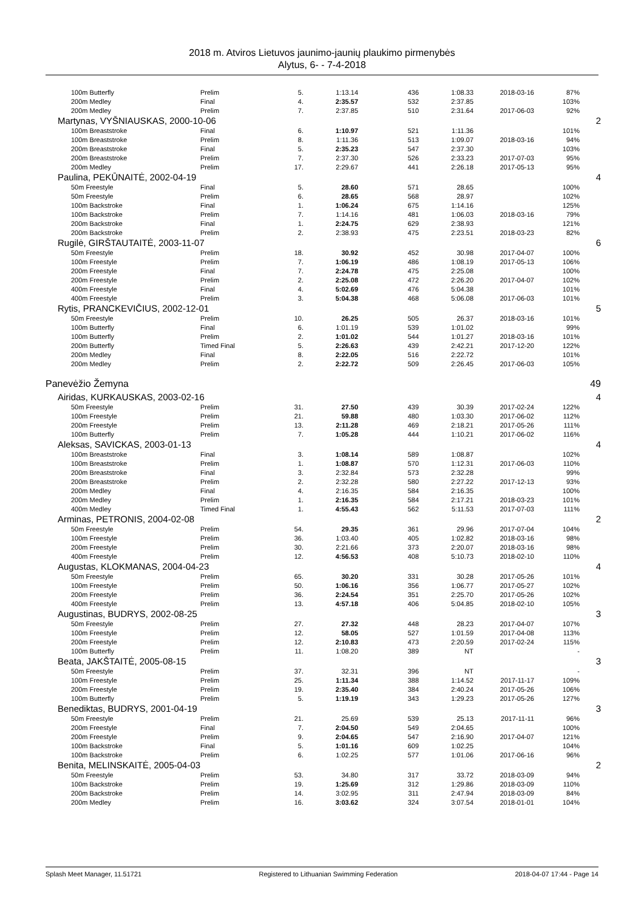2018 m. Atviros Lietuvos jaunimo-jaunių plaukimo pirmenybės
Alytus, 6- - 7-4-2018
| 100m Butterfly | Prelim | 5. | 1:13.14 | 436 | 1:08.33 | 2018-03-16 | 87% | |
| 200m Medley | Final | 4. | 2:35.57 | 532 | 2:37.85 | | 103% | |
| 200m Medley | Prelim | 7. | 2:37.85 | 510 | 2:31.64 | 2017-06-03 | 92% | |
| Martynas, VYŠNIAUSKAS, 2000-10-06 | | | | | | | | 2 |
| 100m Breaststroke | Final | 6. | 1:10.97 | 521 | 1:11.36 | | 101% | |
| 100m Breaststroke | Prelim | 8. | 1:11.36 | 513 | 1:09.07 | 2018-03-16 | 94% | |
| 200m Breaststroke | Final | 5. | 2:35.23 | 547 | 2:37.30 | | 103% | |
| 200m Breaststroke | Prelim | 7. | 2:37.30 | 526 | 2:33.23 | 2017-07-03 | 95% | |
| 200m Medley | Prelim | 17. | 2:29.67 | 441 | 2:26.18 | 2017-05-13 | 95% | |
| Paulina, PEKŪNAITĖ, 2002-04-19 | | | | | | | | 4 |
| 50m Freestyle | Final | 5. | 28.60 | 571 | 28.65 | | 100% | |
| 50m Freestyle | Prelim | 6. | 28.65 | 568 | 28.97 | | 102% | |
| 100m Backstroke | Final | 1. | 1:06.24 | 675 | 1:14.16 | | 125% | |
| 100m Backstroke | Prelim | 7. | 1:14.16 | 481 | 1:06.03 | 2018-03-16 | 79% | |
| 200m Backstroke | Final | 1. | 2:24.75 | 629 | 2:38.93 | | 121% | |
| 200m Backstroke | Prelim | 2. | 2:38.93 | 475 | 2:23.51 | 2018-03-23 | 82% | |
| Rugilė, GIRŠTAUTAITĖ, 2003-11-07 | | | | | | | | 6 |
| 50m Freestyle | Prelim | 18. | 30.92 | 452 | 30.98 | 2017-04-07 | 100% | |
| 100m Freestyle | Prelim | 7. | 1:06.19 | 486 | 1:08.19 | 2017-05-13 | 106% | |
| 200m Freestyle | Final | 7. | 2:24.78 | 475 | 2:25.08 | | 100% | |
| 200m Freestyle | Prelim | 2. | 2:25.08 | 472 | 2:26.20 | 2017-04-07 | 102% | |
| 400m Freestyle | Final | 4. | 5:02.69 | 476 | 5:04.38 | | 101% | |
| 400m Freestyle | Prelim | 3. | 5:04.38 | 468 | 5:06.08 | 2017-06-03 | 101% | |
| Rytis, PRANCKEVIČIUS, 2002-12-01 | | | | | | | | 5 |
| 50m Freestyle | Prelim | 10. | 26.25 | 505 | 26.37 | 2018-03-16 | 101% | |
| 100m Butterfly | Final | 6. | 1:01.19 | 539 | 1:01.02 | | 99% | |
| 100m Butterfly | Prelim | 2. | 1:01.02 | 544 | 1:01.27 | 2018-03-16 | 101% | |
| 200m Butterfly | Timed Final | 5. | 2:26.63 | 439 | 2:42.21 | 2017-12-20 | 122% | |
| 200m Medley | Final | 8. | 2:22.05 | 516 | 2:22.72 | | 101% | |
| 200m Medley | Prelim | 2. | 2:22.72 | 509 | 2:26.45 | 2017-06-03 | 105% | |
| Panevėžio Žemyna | | | | | | | | 49 |
| Airidas, KURKAUSKAS, 2003-02-16 | | | | | | | | 4 |
| 50m Freestyle | Prelim | 31. | 27.50 | 439 | 30.39 | 2017-02-24 | 122% | |
| 100m Freestyle | Prelim | 21. | 59.88 | 480 | 1:03.30 | 2017-06-02 | 112% | |
| 200m Freestyle | Prelim | 13. | 2:11.28 | 469 | 2:18.21 | 2017-05-26 | 111% | |
| 100m Butterfly | Prelim | 7. | 1:05.28 | 444 | 1:10.21 | 2017-06-02 | 116% | |
| Aleksas, SAVICKAS, 2003-01-13 | | | | | | | | 4 |
| 100m Breaststroke | Final | 3. | 1:08.14 | 589 | 1:08.87 | | 102% | |
| 100m Breaststroke | Prelim | 1. | 1:08.87 | 570 | 1:12.31 | 2017-06-03 | 110% | |
| 200m Breaststroke | Final | 3. | 2:32.84 | 573 | 2:32.28 | | 99% | |
| 200m Breaststroke | Prelim | 2. | 2:32.28 | 580 | 2:27.22 | 2017-12-13 | 93% | |
| 200m Medley | Final | 4. | 2:16.35 | 584 | 2:16.35 | | 100% | |
| 200m Medley | Prelim | 1. | 2:16.35 | 584 | 2:17.21 | 2018-03-23 | 101% | |
| 400m Medley | Timed Final | 1. | 4:55.43 | 562 | 5:11.53 | 2017-07-03 | 111% | |
| Arminas, PETRONIS, 2004-02-08 | | | | | | | | 2 |
| 50m Freestyle | Prelim | 54. | 29.35 | 361 | 29.96 | 2017-07-04 | 104% | |
| 100m Freestyle | Prelim | 36. | 1:03.40 | 405 | 1:02.82 | 2018-03-16 | 98% | |
| 200m Freestyle | Prelim | 30. | 2:21.66 | 373 | 2:20.07 | 2018-03-16 | 98% | |
| 400m Freestyle | Prelim | 12. | 4:56.53 | 408 | 5:10.73 | 2018-02-10 | 110% | |
| Augustas, KLOKMANAS, 2004-04-23 | | | | | | | | 4 |
| 50m Freestyle | Prelim | 65. | 30.20 | 331 | 30.28 | 2017-05-26 | 101% | |
| 100m Freestyle | Prelim | 50. | 1:06.16 | 356 | 1:06.77 | 2017-05-27 | 102% | |
| 200m Freestyle | Prelim | 36. | 2:24.54 | 351 | 2:25.70 | 2017-05-26 | 102% | |
| 400m Freestyle | Prelim | 13. | 4:57.18 | 406 | 5:04.85 | 2018-02-10 | 105% | |
| Augustinas, BUDRYS, 2002-08-25 | | | | | | | | 3 |
| 50m Freestyle | Prelim | 27. | 27.32 | 448 | 28.23 | 2017-04-07 | 107% | |
| 100m Freestyle | Prelim | 12. | 58.05 | 527 | 1:01.59 | 2017-04-08 | 113% | |
| 200m Freestyle | Prelim | 12. | 2:10.83 | 473 | 2:20.59 | 2017-02-24 | 115% | |
| 100m Butterfly | Prelim | 11. | 1:08.20 | 389 | NT | | - | |
| Beata, JAKŠTAITĖ, 2005-08-15 | | | | | | | | 3 |
| 50m Freestyle | Prelim | 37. | 32.31 | 396 | NT | | - | |
| 100m Freestyle | Prelim | 25. | 1:11.34 | 388 | 1:14.52 | 2017-11-17 | 109% | |
| 200m Freestyle | Prelim | 19. | 2:35.40 | 384 | 2:40.24 | 2017-05-26 | 106% | |
| 100m Butterfly | Prelim | 5. | 1:19.19 | 343 | 1:29.23 | 2017-05-26 | 127% | |
| Benediktas, BUDRYS, 2001-04-19 | | | | | | | | 3 |
| 50m Freestyle | Prelim | 21. | 25.69 | 539 | 25.13 | 2017-11-11 | 96% | |
| 200m Freestyle | Final | 7. | 2:04.50 | 549 | 2:04.65 | | 100% | |
| 200m Freestyle | Prelim | 9. | 2:04.65 | 547 | 2:16.90 | 2017-04-07 | 121% | |
| 100m Backstroke | Final | 5. | 1:01.16 | 609 | 1:02.25 | | 104% | |
| 100m Backstroke | Prelim | 6. | 1:02.25 | 577 | 1:01.06 | 2017-06-16 | 96% | |
| Benita, MELINSKAITĖ, 2005-04-03 | | | | | | | | 2 |
| 50m Freestyle | Prelim | 53. | 34.80 | 317 | 33.72 | 2018-03-09 | 94% | |
| 100m Backstroke | Prelim | 19. | 1:25.69 | 312 | 1:29.86 | 2018-03-09 | 110% | |
| 200m Backstroke | Prelim | 14. | 3:02.95 | 311 | 2:47.94 | 2018-03-09 | 84% | |
| 200m Medley | Prelim | 16. | 3:03.62 | 324 | 3:07.54 | 2018-01-01 | 104% | |
Splash Meet Manager, 11.51721 Registered to Lithuanian Swimming Federation 2018-04-07 17:44 - Page 14